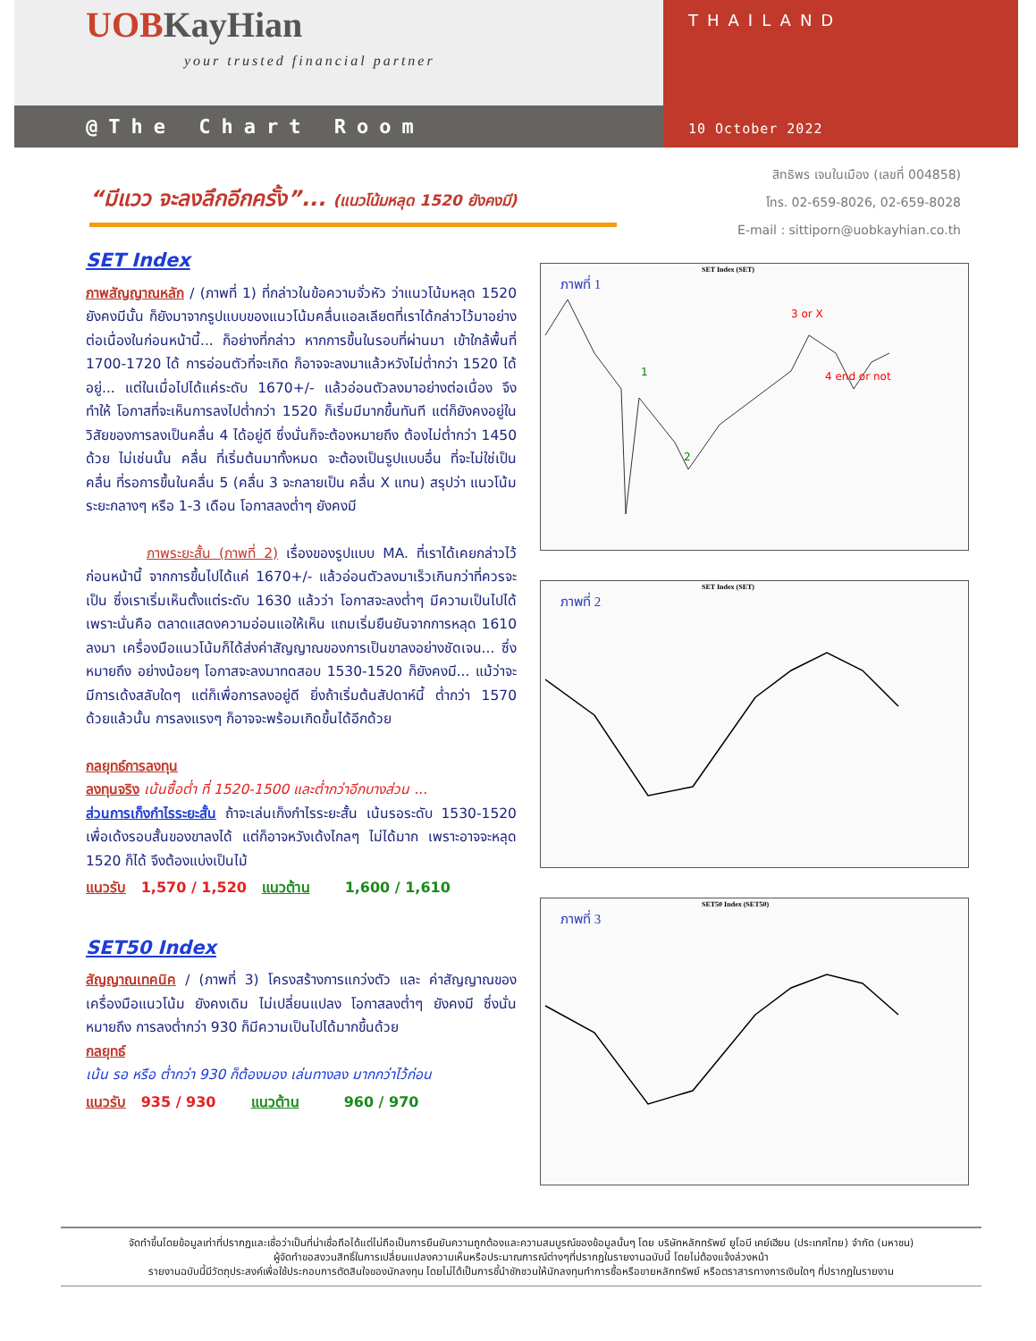UOBKayHian
your trusted financial partner
@The Chart Room
THAILAND
10 October 2022
สิทธิพร เจนในเมือง (เลขที่ 004858)
โทร. 02-659-8026, 02-659-8028
E-mail : sittiporn@uobkayhian.co.th
“มีแวว จะลงลึกอีกครั้ง”... (แนวโน้มหลุด 1520 ยังคงมี)
SET Index
ภาพสัญญาณหลัก / (ภาพที่ 1) ที่กล่าวในข้อความจั่วหัว ว่าแนวโน้มหลุด 1520 ยังคงมีนั้น ก็ยังมาจากรูปแบบของแนวโน้มคลื่นแอลเลียตที่เราได้กล่าวไว้มาอย่างต่อเนื่องในก่อนหน้านี้... ก็อย่างที่กล่าว หากการขึ้นในรอบที่ผ่านมา เข้าใกล้พื้นที่ 1700-1720 ได้ การอ่อนตัวที่จะเกิด ก็อาจจะลงมาแล้วหวังไม่ต่ำกว่า 1520 ได้อยู่... แต่ในเมื่อไปได้แค่ระดับ 1670+/- แล้วอ่อนตัวลงมาอย่างต่อเนื่อง จึงทำให้ โอกาสที่จะเห็นการลงไปต่ำกว่า 1520 ก็เริ่มมีมากขึ้นทันที แต่ก็ยังคงอยู่ในวิสัยของการลงเป็นคลื่น 4 ได้อยู่ดี ซึ่งนั่นก็จะต้องหมายถึง ต้องไม่ต่ำกว่า 1450 ด้วย ไม่เช่นนั้น คลื่น ที่เริ่มต้นมาทั้งหมด จะต้องเป็นรูปแบบอื่น ที่จะไม่ใช่เป็นคลื่น ที่รอการขึ้นในคลื่น 5 (คลื่น 3 จะกลายเป็น คลื่น X แทน) สรุปว่า แนวโน้มระยะกลางๆ หรือ 1-3 เดือน โอกาสลงต่ำๆ ยังคงมี
ภาพระยะสั้น (ภาพที่ 2) เรื่องของรูปแบบ MA. ที่เราได้เคยกล่าวไว้ก่อนหน้านี้ จากการขึ้นไปได้แค่ 1670+/- แล้วอ่อนตัวลงมาเร็วเกินกว่าที่ควรจะเป็น ซึ่งเราเริ่มเห็นตั้งแต่ระดับ 1630 แล้วว่า โอกาสจะลงต่ำๆ มีความเป็นไปได้ เพราะนั่นคือ ตลาดแสดงความอ่อนแอให้เห็น แถมเริ่มยืนยันจากการหลุด 1610 ลงมา เครื่องมือแนวโน้มก็ได้ส่งค่าสัญญาณของการเป็นขาลงอย่างชัดเจน... ซึ่งหมายถึง อย่างน้อยๆ โอกาสจะลงมาทดสอบ 1530-1520 ก็ยังคงมี... แม้ว่าจะมีการเด้งสลับใดๆ แต่ก็เพื่อการลงอยู่ดี ยิ่งถ้าเริ่มต้นสัปดาห์นี้ ต่ำกว่า 1570 ด้วยแล้วนั้น การลงแรงๆ ก็อาจจะพร้อมเกิดขึ้นได้อีกด้วย
กลยุทธ์การลงทุน
ลงทุนจริง เน้นซื้อต่ำ ที่ 1520-1500 และต่ำกว่าอีกบางส่วน ...
ส่วนการเก็งกำไรระยะสั้น ถ้าจะเล่นเก็งกำไรระยะสั้น เน้นรอระดับ 1530-1520 เพื่อเด้งรอบสั้นของขาลงได้ แต่ก็อาจหวังเด้งไกลๆ ไม่ได้มาก เพราะอาจจะหลุด 1520 ก็ได้ จึงต้องแบ่งเป็นไม้
แนวรับ 1,570 / 1,520 แนวต้าน 1,600 / 1,610
SET50 Index
สัญญาณเทคนิค / (ภาพที่ 3) โครงสร้างการแกว่งตัว และ ค่าสัญญาณของเครื่องมือแนวโน้ม ยังคงเดิม ไม่เปลี่ยนแปลง โอกาสลงต่ำๆ ยังคงมี ซึ่งนั่นหมายถึง การลงต่ำกว่า 930 ก็มีความเป็นไปได้มากขึ้นด้วย
กลยุทธ์
เน้น รอ หรือ ต่ำกว่า 930 ก็ต้องมอง เล่นทางลง มากกว่าไว้ก่อน
แนวรับ 935 / 930 แนวต้าน 960 / 970
SET Index (SET)
ภาพที่ 1
1
2
3 or X
4 end or not
SET Index (SET)
ภาพที่ 2
SET50 Index (SET50)
ภาพที่ 3
จัดทำขึ้นโดยข้อมูลเท่าที่ปรากฏและเชื่อว่าเป็นที่น่าเชื่อถือได้แต่ไม่ถือเป็นการยืนยันความถูกต้องและความสมบูรณ์ของข้อมูลนั้นๆ โดย บริษัทหลักทรัพย์ ยูโอบี เคย์เฮียน (ประเทศไทย) จำกัด (มหาชน)
ผู้จัดทำขอสงวนสิทธิ์ในการเปลี่ยนแปลงความเห็นหรือประมาณการณ์ต่างๆที่ปรากฏในรายงานฉบับนี้ โดยไม่ต้องแจ้งล่วงหน้า
รายงานฉบับนี้มีวัตถุประสงค์เพื่อใช้ประกอบการตัดสินใจของนักลงทุน โดยไม่ได้เป็นการชี้นำชักชวนให้นักลงทุนทำการซื้อหรือขายหลักทรัพย์ หรือตราสารทางการเงินใดๆ ที่ปรากฏในรายงาน